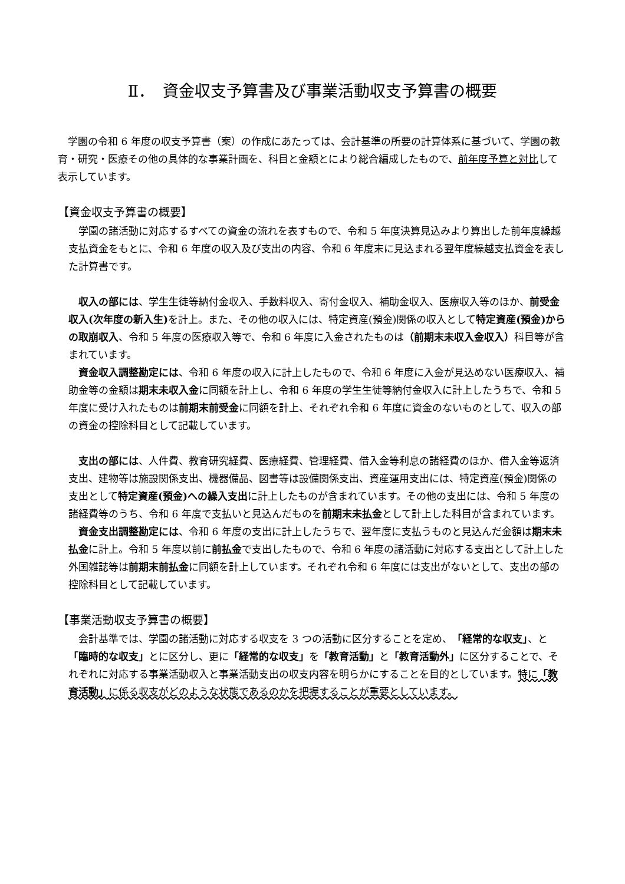Ⅱ．　資金収支予算書及び事業活動収支予算書の概要
　学園の令和 6 年度の収支予算書（案）の作成にあたっては、会計基準の所要の計算体系に基づいて、学園の教育・研究・医療その他の具体的な事業計画を、科目と金額とにより総合編成したもので、前年度予算と対比して表示しています。
【資金収支予算書の概要】
　学園の諸活動に対応するすべての資金の流れを表すもので、令和 5 年度決算見込みより算出した前年度繰越支払資金をもとに、令和 6 年度の収入及び支出の内容、令和 6 年度末に見込まれる翌年度繰越支払資金を表した計算書です。
　収入の部には、学生生徒等納付金収入、手数料収入、寄付金収入、補助金収入、医療収入等のほか、前受金収入(次年度の新入生) を計上。また、その他の収入には、特定資産(預金)関係の収入として特定資産(預金)からの取崩収入、令和 5 年度の医療収入等で、令和 6 年度に入金されたものは（前期末未収入金収入）科目等が含まれています。
　資金収入調整勘定には、令和 6 年度の収入に計上したもので、令和 6 年度に入金が見込めない医療収入、補助金等の金額は期末未収入金に同額を計上し、令和 6 年度の学生生徒等納付金収入に計上したうちで、令和 5 年度に受け入れたものは前期末前受金に同額を計上、それぞれ令和 6 年度に資金のないものとして、収入の部の資金の控除科目として記載しています。
　支出の部には、人件費、教育研究経費、医療経費、管理経費、借入金等利息の諸経費のほか、借入金等返済支出、建物等は施設関係支出、機器備品、図書等は設備関係支出、資産運用支出には、特定資産(預金)関係の支出として特定資産(預金)への繰入支出に計上したものが含まれています。その他の支出には、令和 5 年度の諸経費等のうち、令和 6 年度で支払いと見込んだものを前期末未払金として計上した科目が含まれています。
　資金支出調整勘定には、令和 6 年度の支出に計上したうちで、翌年度に支払うものと見込んだ金額は期末未払金に計上。令和 5 年度以前に前払金で支出したもので、令和 6 年度の諸活動に対応する支出として計上した外国雑誌等は前期末前払金に同額を計上しています。それぞれ令和 6 年度には支出がないとして、支出の部の控除科目として記載しています。
【事業活動収支予算書の概要】
　会計基準では、学園の諸活動に対応する収支を 3 つの活動に区分することを定め、「経常的な収支」、と「臨時的な収支」とに区分し、更に「経常的な収支」を「教育活動」と「教育活動外」に区分することで、それぞれに対応する事業活動収入と事業活動支出の収支内容を明らかにすることを目的としています。特に「教育活動」に係る収支がどのような状態であるのかを把握することが重要としています。